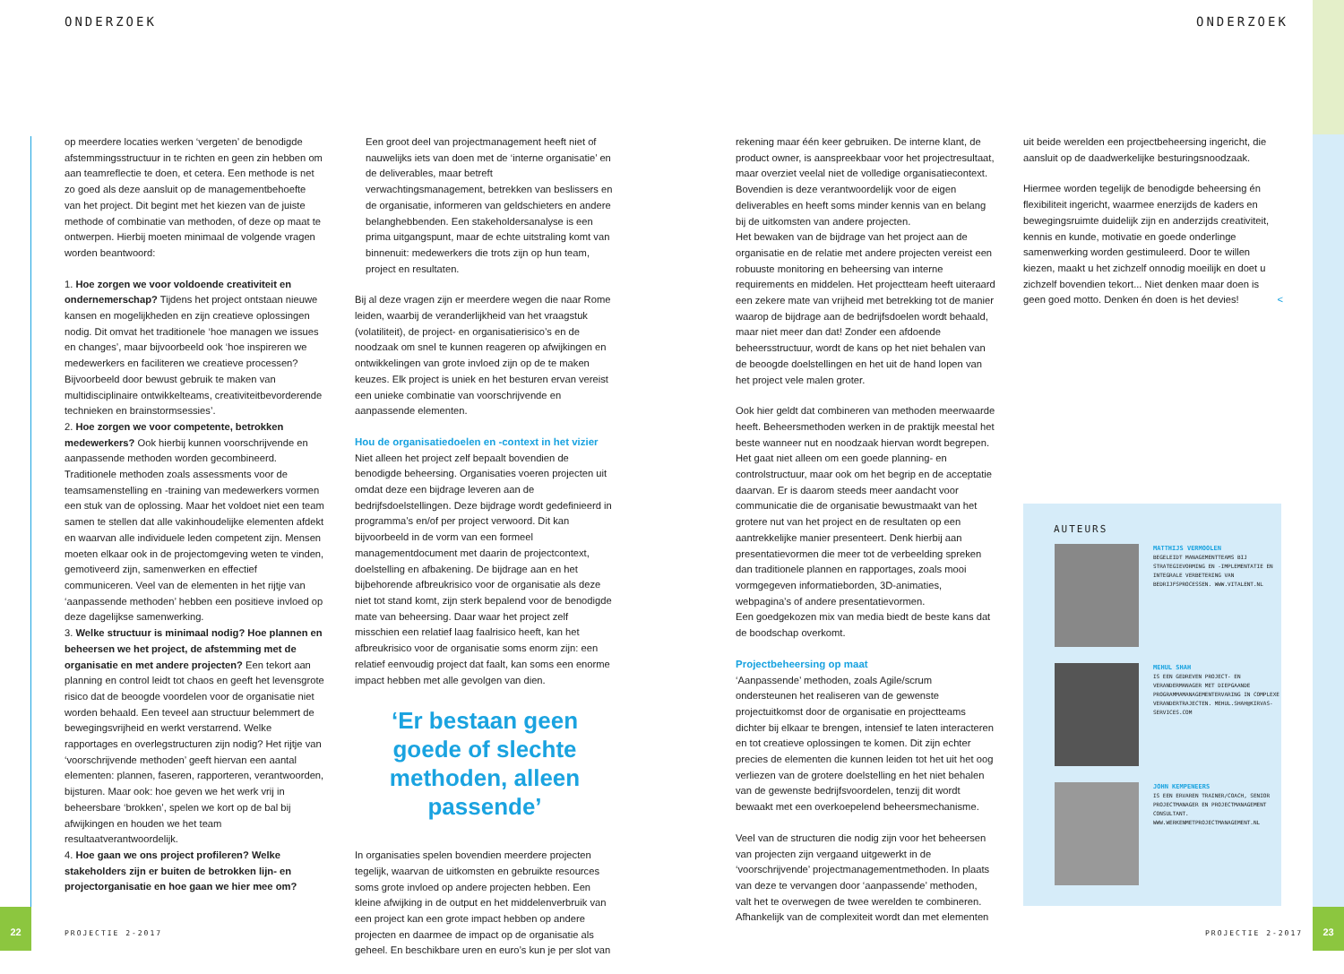ONDERZOEK ONDERZOEK
op meerdere locaties werken ‘vergeten’ de benodigde afstemmingsstructuur in te richten en geen zin hebben om aan teamreflectie te doen, et cetera. Een methode is net zo goed als deze aansluit op de managementbehoefte van het project. Dit begint met het kiezen van de juiste methode of combinatie van methoden, of deze op maat te ontwerpen. Hierbij moeten minimaal de volgende vragen worden beantwoord:
1. Hoe zorgen we voor voldoende creativiteit en ondernemerschap? Tijdens het project ontstaan nieuwe kansen en mogelijkheden en zijn creatieve oplossingen nodig. Dit omvat het traditionele ‘hoe managen we issues en changes’, maar bijvoorbeeld ook ‘hoe inspireren we medewerkers en faciliteren we creatieve processen? Bijvoorbeeld door bewust gebruik te maken van multidisciplinaire ontwikkelteams, creativiteitbevorderende technieken en brainstormsessies’.
2. Hoe zorgen we voor competente, betrokken medewerkers? Ook hierbij kunnen voorschrijvende en aanpassende methoden worden gecombineerd. Traditionele methoden zoals assessments voor de teamsamenstelling en -training van medewerkers vormen een stuk van de oplossing. Maar het voldoet niet een team samen te stellen dat alle vakinhoudelijke elementen afdekt en waarvan alle individuele leden competent zijn. Mensen moeten elkaar ook in de projectomgeving weten te vinden, gemotiveerd zijn, samenwerken en effectief communiceren. Veel van de elementen in het rijtje van ‘aanpassende methoden’ hebben een positieve invloed op deze dagelijkse samenwerking.
3. Welke structuur is minimaal nodig? Hoe plannen en beheersen we het project, de afstemming met de organisatie en met andere projecten? Een tekort aan planning en control leidt tot chaos en geeft het levensgrote risico dat de beoogde voordelen voor de organisatie niet worden behaald. Een teveel aan structuur belemmert de bewegingsvrijheid en werkt verstarrend. Welke rapportages en overlegstructuren zijn nodig? Het rijtje van ‘voorschrijvende methoden’ geeft hiervan een aantal elementen: plannen, faseren, rapporteren, verantwoorden, bijsturen. Maar ook: hoe geven we het werk vrij in beheersbare ‘brokken’, spelen we kort op de bal bij afwijkingen en houden we het team resultaatverantwoordelijk.
4. Hoe gaan we ons project profileren? Welke stakeholders zijn er buiten de betrokken lijn- en projectorganisatie en hoe gaan we hier mee om?
Een groot deel van projectmanagement heeft niet of nauwelijks iets van doen met de ‘interne organisatie’ en de deliverables, maar betreft verwachtingsmanagement, betrekken van beslissers en de organisatie, informeren van geldschieters en andere belanghebbenden. Een stakeholdersanalyse is een prima uitgangspunt, maar de echte uitstraling komt van binnenuit: medewerkers die trots zijn op hun team, project en resultaten.
Bij al deze vragen zijn er meerdere wegen die naar Rome leiden, waarbij de veranderlijkheid van het vraagstuk (volatiliteit), de project- en organisatierisico’s en de noodzaak om snel te kunnen reageren op afwijkingen en ontwikkelingen van grote invloed zijn op de te maken keuzes. Elk project is uniek en het besturen ervan vereist een unieke combinatie van voorschrijvende en aanpassende elementen.
Hou de organisatiedoelen en -context in het vizier
Niet alleen het project zelf bepaalt bovendien de benodigde beheersing. Organisaties voeren projecten uit omdat deze een bijdrage leveren aan de bedrijfsdoelstellingen. Deze bijdrage wordt gedefinieerd in programma’s en/of per project verwoord. Dit kan bijvoorbeeld in de vorm van een formeel managementdocument met daarin de projectcontext, doelstelling en afbakening. De bijdrage aan en het bijbehorende afbreukrisico voor de organisatie als deze niet tot stand komt, zijn sterk bepalend voor de benodigde mate van beheersing. Daar waar het project zelf misschien een relatief laag faalrisico heeft, kan het afbreukrisico voor de organisatie soms enorm zijn: een relatief eenvoudig project dat faalt, kan soms een enorme impact hebben met alle gevolgen van dien.
‘Er bestaan geen goede of slechte methoden, alleen passende’
In organisaties spelen bovendien meerdere projecten tegelijk, waarvan de uitkomsten en gebruikte resources soms grote invloed op andere projecten hebben. Een kleine afwijking in de output en het middelenverbruik van een project kan een grote impact hebben op andere projecten en daarmee de impact op de organisatie als geheel. En beschikbare uren en euro’s kun je per slot van
rekening maar één keer gebruiken. De interne klant, de product owner, is aanspreekbaar voor het projectresultaat, maar overziet veelal niet de volledige organisatiecontext. Bovendien is deze verantwoordelijk voor de eigen deliverables en heeft soms minder kennis van en belang bij de uitkomsten van andere projecten.
Het bewaken van de bijdrage van het project aan de organisatie en de relatie met andere projecten vereist een robuuste monitoring en beheersing van interne requirements en middelen. Het projectteam heeft uiteraard een zekere mate van vrijheid met betrekking tot de manier waarop de bijdrage aan de bedrijfsdoelen wordt behaald, maar niet meer dan dat! Zonder een afdoende beheersstructuur, wordt de kans op het niet behalen van de beoogde doelstellingen en het uit de hand lopen van het project vele malen groter.
Ook hier geldt dat combineren van methoden meerwaarde heeft. Beheersmethoden werken in de praktijk meestal het beste wanneer nut en noodzaak hiervan wordt begrepen. Het gaat niet alleen om een goede planning- en controlstructuur, maar ook om het begrip en de acceptatie daarvan. Er is daarom steeds meer aandacht voor communicatie die de organisatie bewustmaakt van het grotere nut van het project en de resultaten op een aantrekkelijke manier presenteert. Denk hierbij aan presentatievormen die meer tot de verbeelding spreken dan traditionele plannen en rapportages, zoals mooi vormgegeven informatieborden, 3D-animaties, webpagina’s of andere presentatievormen.
Een goedgekozen mix van media biedt de beste kans dat de boodschap overkomt.
Projectbeheersing op maat
‘Aanpassende’ methoden, zoals Agile/scrum ondersteunen het realiseren van de gewenste projectuitkomst door de organisatie en projectteams dichter bij elkaar te brengen, intensief te laten interacteren en tot creatieve oplossingen te komen. Dit zijn echter precies de elementen die kunnen leiden tot het uit het oog verliezen van de grotere doelstelling en het niet behalen van de gewenste bedrijfsvoordelen, tenzij dit wordt bewaakt met een overkoepelend beheersmechanisme.
Veel van de structuren die nodig zijn voor het beheersen van projecten zijn vergaand uitgewerkt in de ‘voorschrijvende’ projectmanagementmethoden. In plaats van deze te vervangen door ‘aanpassende’ methoden, valt het te overwegen de twee werelden te combineren. Afhankelijk van de complexiteit wordt dan met elementen
uit beide werelden een projectbeheersing ingericht, die aansluit op de daadwerkelijke besturingsnoodzaak.
Hiermee worden tegelijk de benodigde beheersing én flexibiliteit ingericht, waarmee enerzijds de kaders en bewegingsruimte duidelijk zijn en anderzijds creativiteit, kennis en kunde, motivatie en goede onderlinge samenwerking worden gestimuleerd. Door te willen kiezen, maakt u het zichzelf onnodig moeilijk en doet u zichzelf bovendien tekort... Niet denken maar doen is geen goed motto. Denken én doen is het devies! <
AUTEURS
MATTHIJS VERMOOLEN
BEGELEIDT MANAGEMENTTEAMS BIJ STRATEGIEVORMING EN -IMPLEMENTATIE EN INTEGRALE VERBETERING VAN BEDRIJFSPROCESSEN. WWW.VITALENT.NL
MEHUL SHAH
IS EEN GEDREVEN PROJECT- EN VERANDERMANAGER MET DIEPGAANDE PROGRAMMAMANAGEMENTERVARING IN COMPLEXE VERANDERTRAJECTEN. MEHUL.SHAH@KIRVAS-SERVICES.COM
JOHN KEMPENEERS
IS EEN ERVAREN TRAINER/COACH, SENIOR PROJECTMANAGER EN PROJECTMANAGEMENT CONSULTANT. WWW.WERKENMETPROJECTMANAGEMENT.NL
22
PROJECTIE 2-2017 PROJECTIE 2-2017
23